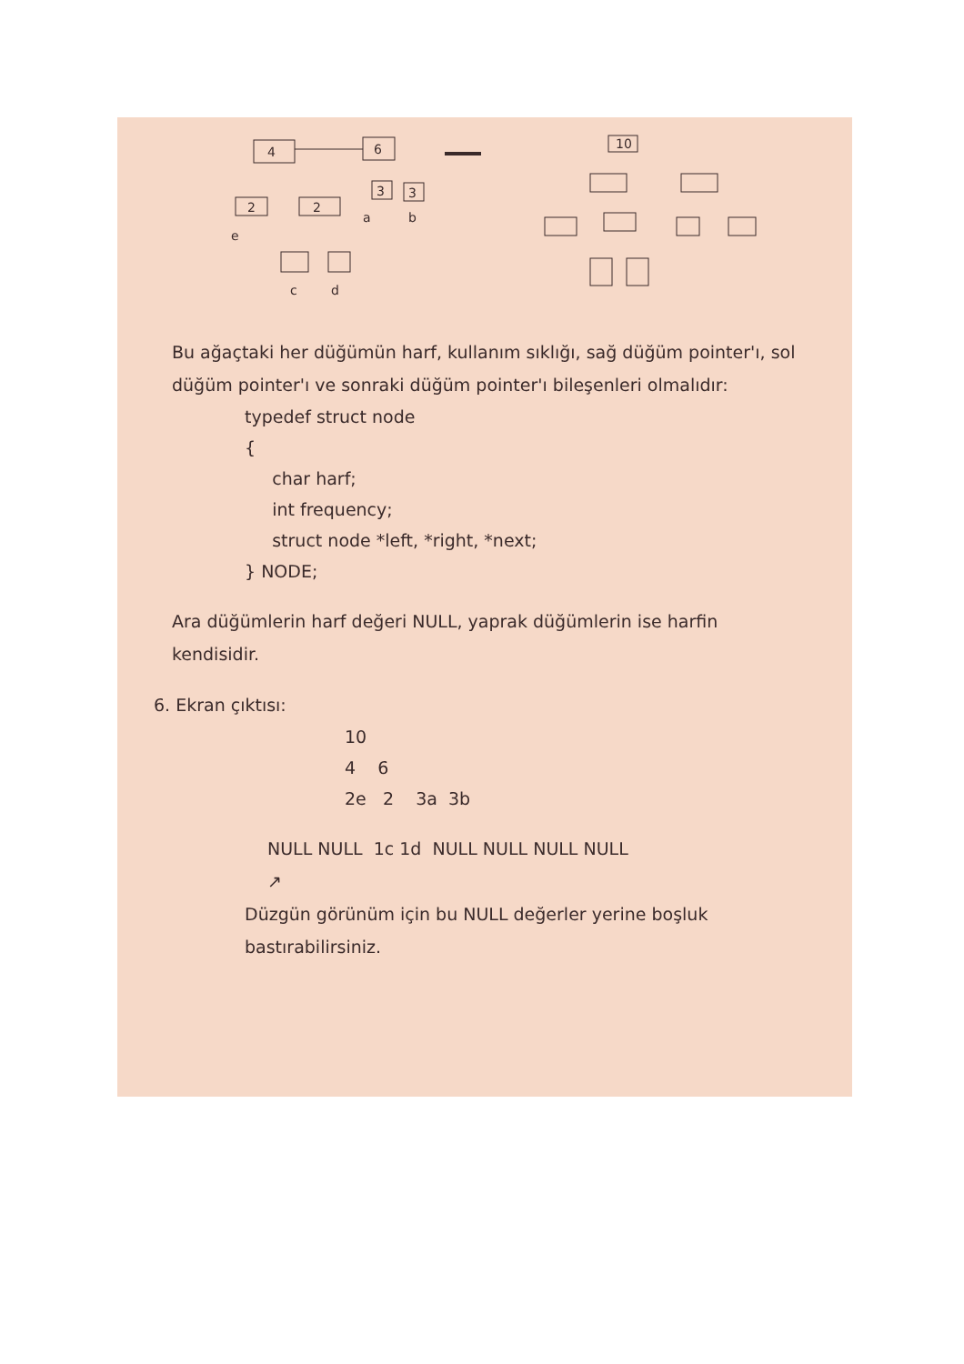4
6
2
2
3
3
e
a
b
c
d
10
Bu ağaçtaki her düğümün harf, kullanım sıklığı, sağ düğüm pointer'ı, sol düğüm pointer'ı ve sonraki düğüm pointer'ı bileşenleri olmalıdır:
typedef struct node
{
char harf;
int frequency;
struct node *left, *right, *next;
} NODE;
Ara düğümlerin harf değeri NULL, yaprak düğümlerin ise harfin kendisidir.
6. Ekran çıktısı:
10
4 6
2e 2 3a 3b
NULL NULL 1c 1d NULL NULL NULL NULL
↗
Düzgün görünüm için bu NULL değerler yerine boşluk bastırabilirsiniz.